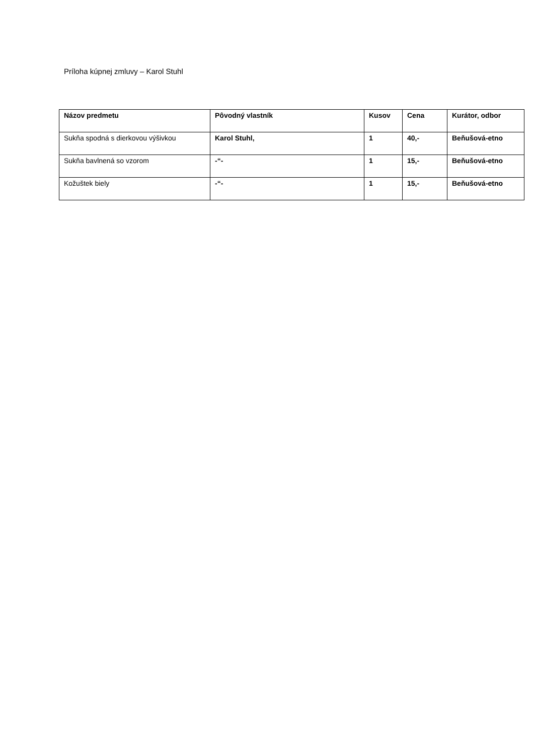Príloha kúpnej zmluvy – Karol Stuhl
| Názov predmetu | Pôvodný vlastník | Kusov | Cena | Kurátor, odbor |
| --- | --- | --- | --- | --- |
| Sukňa spodná s dierkovou výšivkou | Karol Stuhl, | 1 | 40,- | Beňušová-etno |
| Sukňa bavlnená so vzorom | -“- | 1 | 15,- | Beňušová-etno |
| Kožuštek biely | -“- | 1 | 15,- | Beňušová-etno |